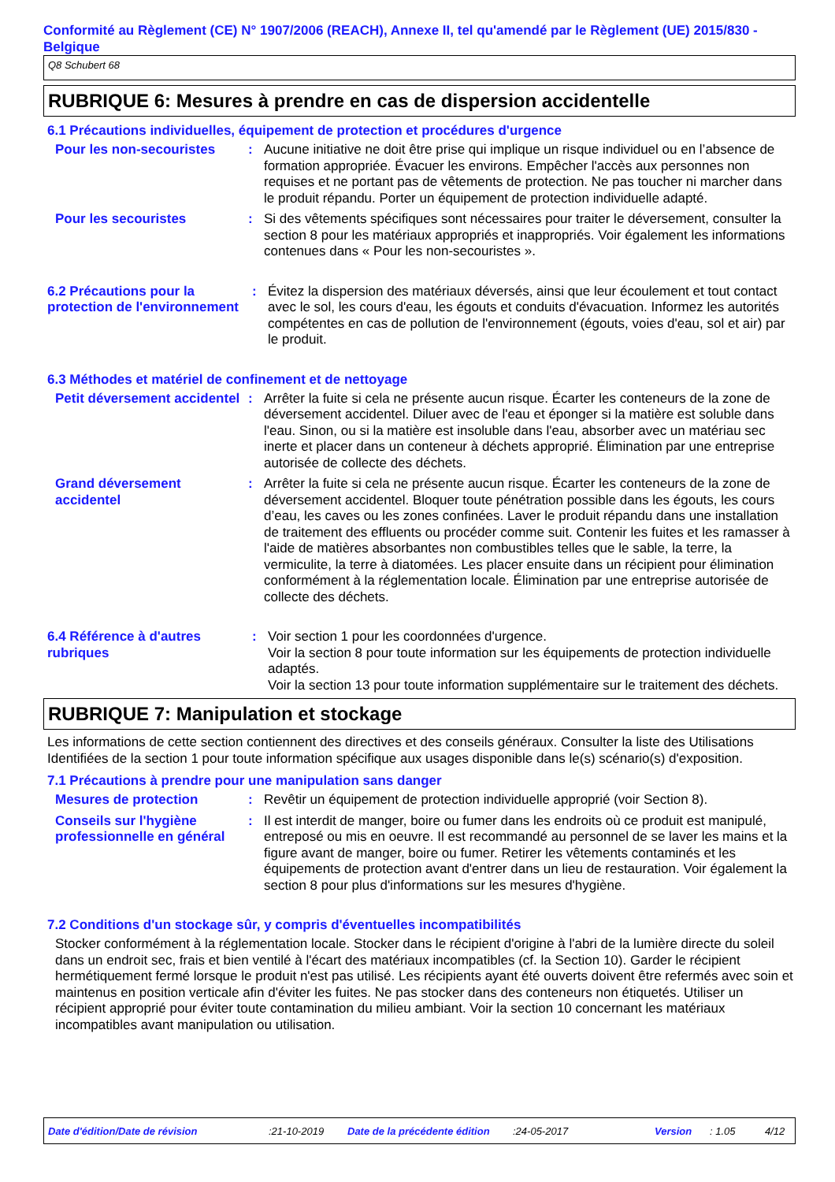Conformité au Règlement (CE) N° 1907/2006 (REACH), Annexe II, tel qu'amendé par le Règlement (UE) 2015/830 - Belgique
Q8 Schubert 68
RUBRIQUE 6: Mesures à prendre en cas de dispersion accidentelle
6.1 Précautions individuelles, équipement de protection et procédures d'urgence
Pour les non-secouristes : Aucune initiative ne doit être prise qui implique un risque individuel ou en l’absence de formation appropriée. Évacuer les environs. Empêcher l'accès aux personnes non requises et ne portant pas de vêtements de protection. Ne pas toucher ni marcher dans le produit répandu. Porter un équipement de protection individuelle adapté.
Pour les secouristes : Si des vêtements spécifiques sont nécessaires pour traiter le déversement, consulter la section 8 pour les matériaux appropriés et inappropriés. Voir également les informations contenues dans « Pour les non-secouristes ».
6.2 Précautions pour la protection de l'environnement
: Évitez la dispersion des matériaux déversés, ainsi que leur écoulement et tout contact avec le sol, les cours d'eau, les égouts et conduits d'évacuation. Informez les autorités compétentes en cas de pollution de l'environnement (égouts, voies d'eau, sol et air) par le produit.
6.3 Méthodes et matériel de confinement et de nettoyage
Petit déversement accidentel
: Arrêter la fuite si cela ne présente aucun risque. Écarter les conteneurs de la zone de déversement accidentel. Diluer avec de l'eau et éponger si la matière est soluble dans l'eau. Sinon, ou si la matière est insoluble dans l'eau, absorber avec un matériau sec inerte et placer dans un conteneur à déchets approprié. Élimination par une entreprise autorisée de collecte des déchets.
Grand déversement accidentel
: Arrêter la fuite si cela ne présente aucun risque. Écarter les conteneurs de la zone de déversement accidentel. Bloquer toute pénétration possible dans les égouts, les cours d’eau, les caves ou les zones confinées. Laver le produit répandu dans une installation de traitement des effluents ou procéder comme suit. Contenir les fuites et les ramasser à l'aide de matières absorbantes non combustibles telles que le sable, la terre, la vermiculite, la terre à diatomées. Les placer ensuite dans un récipient pour élimination conformément à la réglementation locale. Élimination par une entreprise autorisée de collecte des déchets.
6.4 Référence à d'autres rubriques
: Voir section 1 pour les coordonnées d'urgence.
Voir la section 8 pour toute information sur les équipements de protection individuelle adaptés.
Voir la section 13 pour toute information supplémentaire sur le traitement des déchets.
RUBRIQUE 7: Manipulation et stockage
Les informations de cette section contiennent des directives et des conseils généraux. Consulter la liste des Utilisations Identifiées de la section 1 pour toute information spécifique aux usages disponible dans le(s) scénario(s) d'exposition.
7.1 Précautions à prendre pour une manipulation sans danger
Mesures de protection : Revêtir un équipement de protection individuelle approprié (voir Section 8).
Conseils sur l'hygiène professionnelle en général
: Il est interdit de manger, boire ou fumer dans les endroits où ce produit est manipulé, entreposé ou mis en oeuvre. Il est recommandé au personnel de se laver les mains et la figure avant de manger, boire ou fumer. Retirer les vêtements contaminés et les équipements de protection avant d'entrer dans un lieu de restauration. Voir également la section 8 pour plus d'informations sur les mesures d'hygiène.
7.2 Conditions d'un stockage sûr, y compris d'éventuelles incompatibilités
Stocker conformément à la réglementation locale. Stocker dans le récipient d'origine à l'abri de la lumière directe du soleil dans un endroit sec, frais et bien ventilé à l'écart des matériaux incompatibles (cf. la Section 10). Garder le récipient hermétiquement fermé lorsque le produit n'est pas utilisé. Les récipients ayant été ouverts doivent être refermés avec soin et maintenus en position verticale afin d'éviter les fuites. Ne pas stocker dans des conteneurs non étiquetés. Utiliser un récipient approprié pour éviter toute contamination du milieu ambiant. Voir la section 10 concernant les matériaux incompatibles avant manipulation ou utilisation.
Date d'édition/Date de révision:21-10-2019 Date de la précédente édition:24-05-2017 Version: 1.05 4/12